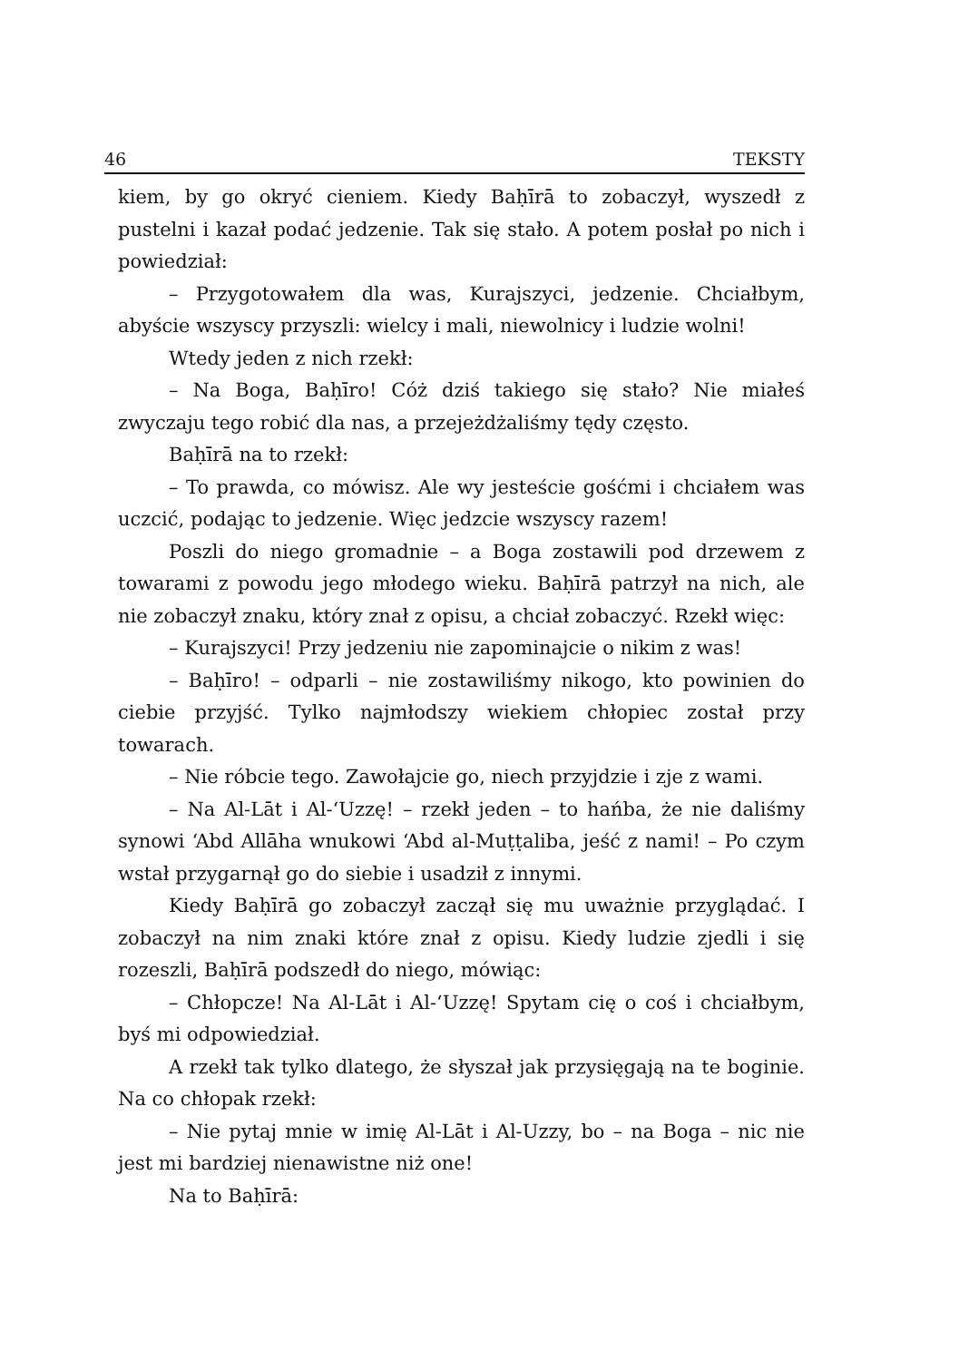46 TEKSTY
kiem, by go okryć cieniem. Kiedy Baḥīrā to zobaczył, wyszedł z pustelni i kazał podać jedzenie. Tak się stało. A potem posłał po nich i powiedział:
– Przygotowałem dla was, Kurajszyci, jedzenie. Chciałbym, abyście wszyscy przyszli: wielcy i mali, niewolnicy i ludzie wolni!
Wtedy jeden z nich rzekł:
– Na Boga, Baḥīro! Cóż dziś takiego się stało? Nie miałeś zwyczaju tego robić dla nas, a przejeżdżaliśmy tędy często.
Baḥīrā na to rzekł:
– To prawda, co mówisz. Ale wy jesteście gośćmi i chciałem was uczcić, podając to jedzenie. Więc jedzcie wszyscy razem!
Poszli do niego gromadnie – a Boga zostawili pod drzewem z towarami z powodu jego młodego wieku. Baḥīrā patrzył na nich, ale nie zobaczył znaku, który znał z opisu, a chciał zobaczyć. Rzekł więc:
– Kurajszyci! Przy jedzeniu nie zapominajcie o nikim z was!
– Baḥīro! – odparli – nie zostawiliśmy nikogo, kto powinien do ciebie przyjść. Tylko najmłodszy wiekiem chłopiec został przy towarach.
– Nie róbcie tego. Zawołajcie go, niech przyjdzie i zje z wami.
– Na Al-Lāt i Al-‘Uzzę! – rzekł jeden – to hańba, że nie daliśmy synowi ‘Abd Allāha wnukowi ‘Abd al-Muṭṭaliba, jeść z nami! – Po czym wstał przygarnął go do siebie i usadził z innymi.
Kiedy Baḥīrā go zobaczył zaczął się mu uważnie przyglądać. I zobaczył na nim znaki które znał z opisu. Kiedy ludzie zjedli i się rozeszli, Baḥīrā podszedł do niego, mówiąc:
– Chłopcze! Na Al-Lāt i Al-‘Uzzę! Spytam cię o coś i chciałbym, byś mi odpowiedział.
A rzekł tak tylko dlatego, że słyszał jak przysięgają na te boginie. Na co chłopak rzekł:
– Nie pytaj mnie w imię Al-Lāt i Al-Uzzy, bo – na Boga – nic nie jest mi bardziej nienawistne niż one!
Na to Baḥīrā: